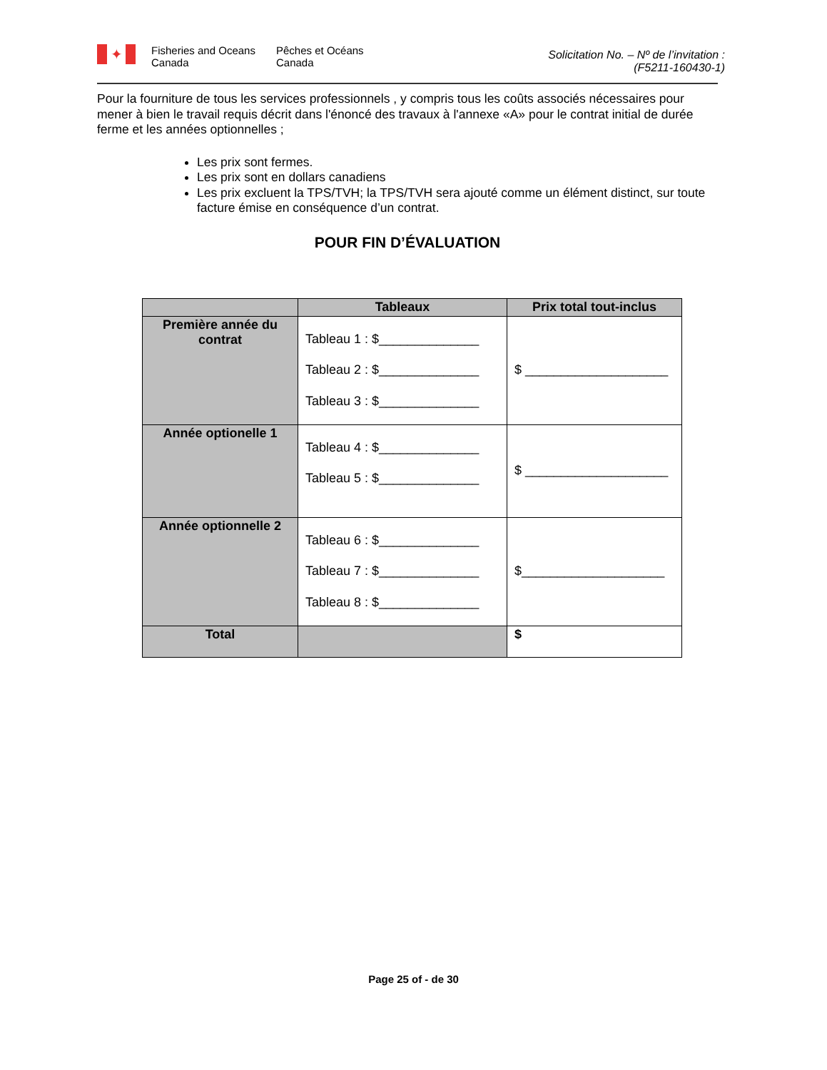✦
Fisheries and Oceans
Canada
Pêches et Océans
Canada
Solicitation No. – Nº de l’invitation :
(F5211-160430-1)
Pour la fourniture de tous les services professionnels , y compris tous les coûts associés nécessaires pour mener à bien le travail requis décrit dans l'énoncé des travaux à l'annexe «A» pour le contrat initial de durée ferme et les années optionnelles ;
Les prix sont fermes.
Les prix sont en dollars canadiens
Les prix excluent la TPS/TVH; la TPS/TVH sera ajouté comme un élément distinct, sur toute facture émise en conséquence d’un contrat.
POUR FIN D’ÉVALUATION
| | Tableaux | Prix total tout-inclus |
| --- | --- | --- |
| Première année du contrat | Tableau 1 : $______________ Tableau 2 : $______________ Tableau 3 : $______________ | $ ____________________ |
| Année optionelle 1 | Tableau 4 : $______________ Tableau 5 : $______________ | $ ____________________ |
| Année optionnelle 2 | Tableau 6 : $______________ Tableau 7 : $______________ Tableau 8 : $______________ | $____________________ |
| Total | | $ |
Page 25 of - de 30